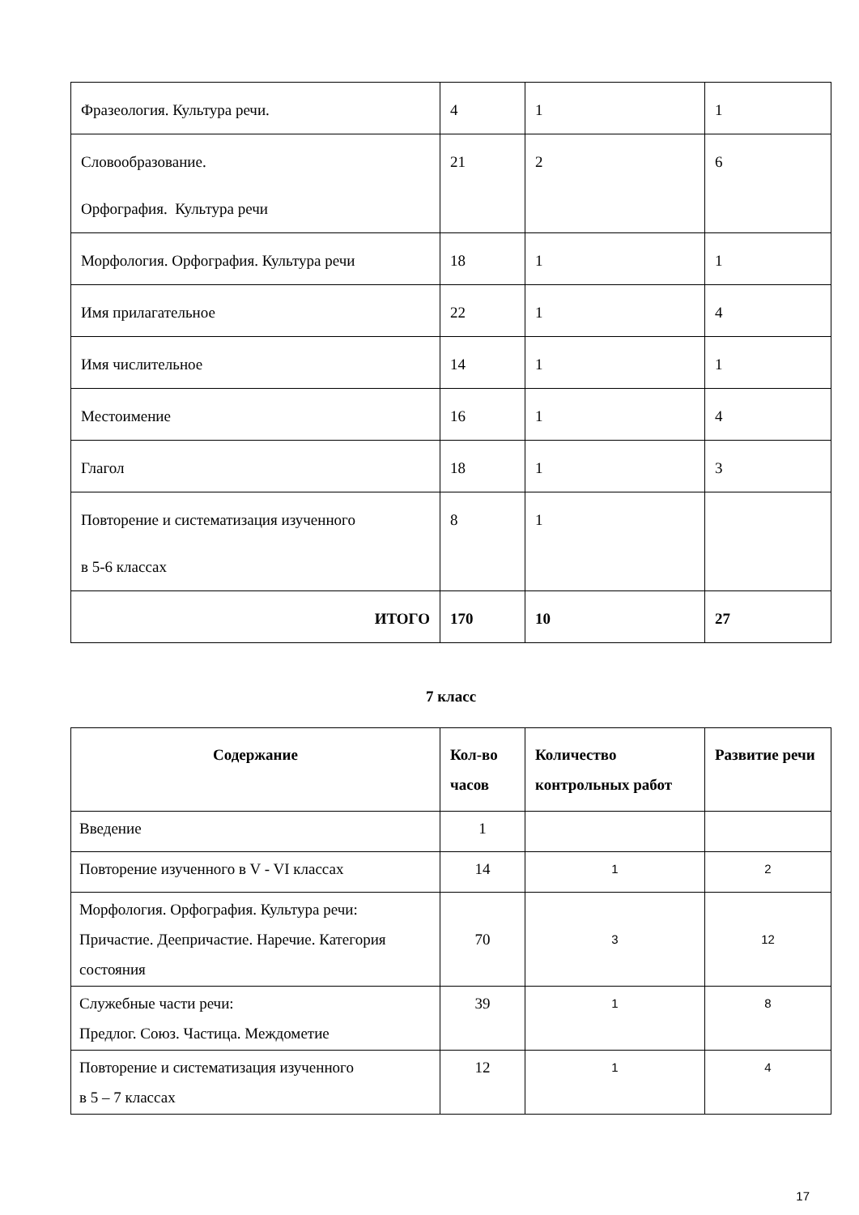| Фразеология. Культура речи. | 4 | 1 | 1 |
| Словообразование. Орфография. Культура речи | 21 | 2 | 6 |
| Морфология. Орфография. Культура речи | 18 | 1 | 1 |
| Имя прилагательное | 22 | 1 | 4 |
| Имя числительное | 14 | 1 | 1 |
| Местоимение | 16 | 1 | 4 |
| Глагол | 18 | 1 | 3 |
| Повторение и систематизация изученного в 5-6 классах | 8 | 1 | |
| ИТОГО | 170 | 10 | 27 |
7 класс
| Содержание | Кол-во часов | Количество контрольных работ | Развитие речи |
| --- | --- | --- | --- |
| Введение | 1 | | |
| Повторение изученного в V - VI классах | 14 | 1 | 2 |
| Морфология. Орфография. Культура речи: Причастие. Деепричастие. Наречие. Категория состояния | 70 | 3 | 12 |
| Служебные части речи: Предлог. Союз. Частица. Междометие | 39 | 1 | 8 |
| Повторение и систематизация изученного в 5 – 7 классах | 12 | 1 | 4 |
17